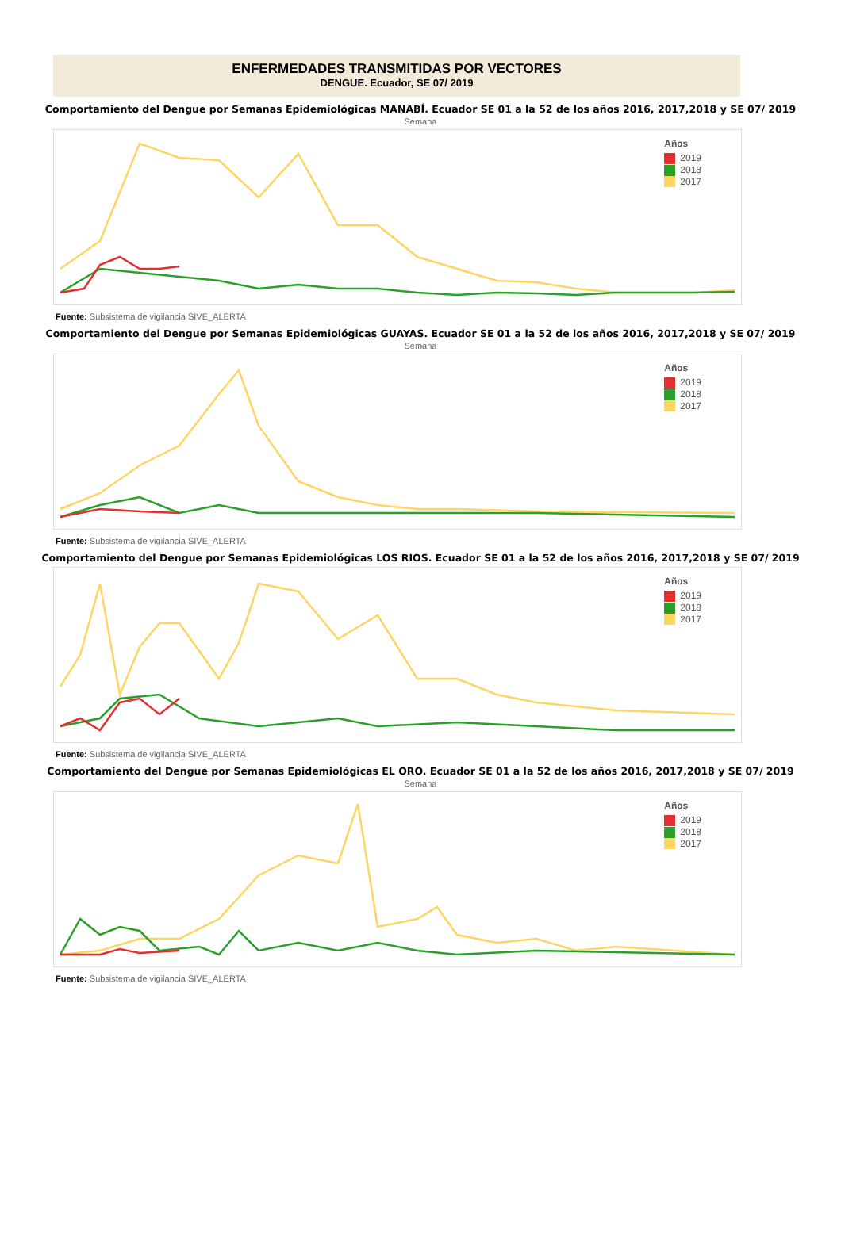ENFERMEDADES TRANSMITIDAS POR VECTORES
DENGUE. Ecuador, SE 07/ 2019
Comportamiento del Dengue por Semanas Epidemiológicas MANABÍ. Ecuador SE 01 a la 52 de los años 2016, 2017,2018 y SE 07/ 2019
Semana
Años
2019
2018
2017
Fuente: Subsistema de vigilancia SIVE_ALERTA
Comportamiento del Dengue por Semanas Epidemiológicas GUAYAS. Ecuador SE 01 a la 52 de los años 2016, 2017,2018 y SE 07/ 2019
Semana
Años
2019
2018
2017
Fuente: Subsistema de vigilancia SIVE_ALERTA
Comportamiento del Dengue por Semanas Epidemiológicas LOS RIOS. Ecuador SE 01 a la 52 de los años 2016, 2017,2018 y SE 07/ 2019
Años
2019
2018
2017
Fuente: Subsistema de vigilancia SIVE_ALERTA
Comportamiento del Dengue por Semanas Epidemiológicas EL ORO. Ecuador SE 01 a la 52 de los años 2016, 2017,2018 y SE 07/ 2019
Semana
Años
2019
2018
2017
Fuente: Subsistema de vigilancia SIVE_ALERTA